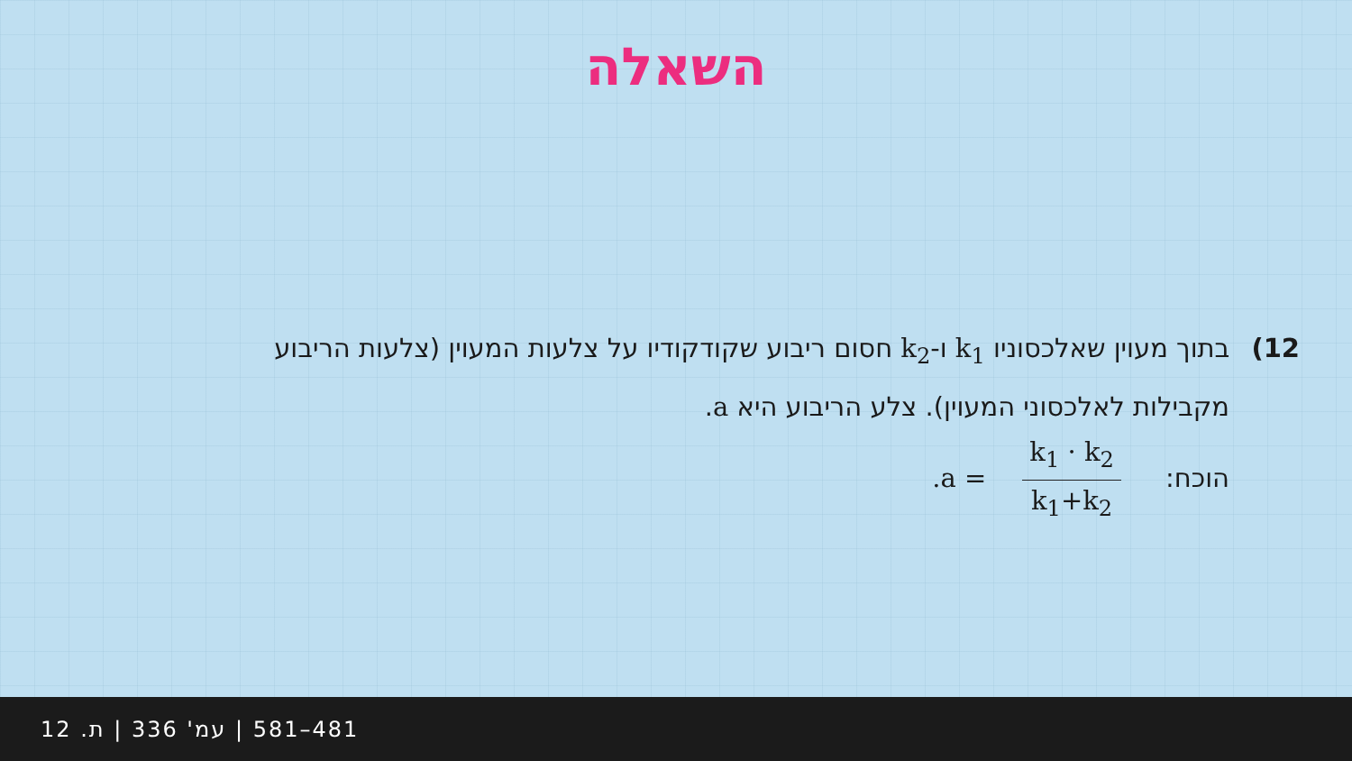השאלה
12) בתוך מעוין שאלכסוניו k<sub>1</sub> ו-k<sub>2</sub> חסום ריבוע שקודקודיו על צלעות המעוין (צלעות הריבוע
מקבילות לאלכסוני המעוין). צלע הריבוע היא a.
הוכח: k<sub>1</sub> · k<sub>2</sub> k<sub>1</sub>+k<sub>2</sub> = a.
481–581 | עמ' 336 | ת. 12